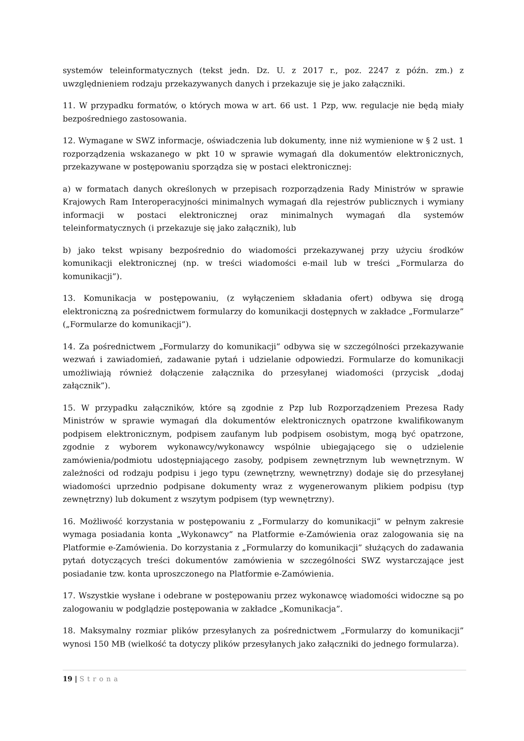systemów teleinformatycznych (tekst jedn. Dz. U. z 2017 r., poz. 2247 z późn. zm.) z uwzględnieniem rodzaju przekazywanych danych i przekazuje się je jako załączniki.
11. W przypadku formatów, o których mowa w art. 66 ust. 1 Pzp, ww. regulacje nie będą miały bezpośredniego zastosowania.
12. Wymagane w SWZ informacje, oświadczenia lub dokumenty, inne niż wymienione w § 2 ust. 1 rozporządzenia wskazanego w pkt 10 w sprawie wymagań dla dokumentów elektronicznych, przekazywane w postępowaniu sporządza się w postaci elektronicznej:
a) w formatach danych określonych w przepisach rozporządzenia Rady Ministrów w sprawie Krajowych Ram Interoperacyjności minimalnych wymagań dla rejestrów publicznych i wymiany informacji w postaci elektronicznej oraz minimalnych wymagań dla systemów teleinformatycznych (i przekazuje się jako załącznik), lub
b) jako tekst wpisany bezpośrednio do wiadomości przekazywanej przy użyciu środków komunikacji elektronicznej (np. w treści wiadomości e-mail lub w treści „Formularza do komunikacji”).
13. Komunikacja w postępowaniu, (z wyłączeniem składania ofert) odbywa się drogą elektroniczną za pośrednictwem formularzy do komunikacji dostępnych w zakładce „Formularze” („Formularze do komunikacji”).
14. Za pośrednictwem „Formularzy do komunikacji” odbywa się w szczególności przekazywanie wezwań i zawiadomień, zadawanie pytań i udzielanie odpowiedzi. Formularze do komunikacji umożliwiają również dołączenie załącznika do przesyłanej wiadomości (przycisk „dodaj załącznik”).
15. W przypadku załączników, które są zgodnie z Pzp lub Rozporządzeniem Prezesa Rady Ministrów w sprawie wymagań dla dokumentów elektronicznych opatrzone kwalifikowanym podpisem elektronicznym, podpisem zaufanym lub podpisem osobistym, mogą być opatrzone, zgodnie z wyborem wykonawcy/wykonawcy wspólnie ubiegającego się o udzielenie zamówienia/podmiotu udostępniającego zasoby, podpisem zewnętrznym lub wewnętrznym. W zależności od rodzaju podpisu i jego typu (zewnętrzny, wewnętrzny) dodaje się do przesyłanej wiadomości uprzednio podpisane dokumenty wraz z wygenerowanym plikiem podpisu (typ zewnętrzny) lub dokument z wszytym podpisem (typ wewnętrzny).
16. Możliwość korzystania w postępowaniu z „Formularzy do komunikacji” w pełnym zakresie wymaga posiadania konta „Wykonawcy” na Platformie e-Zamówienia oraz zalogowania się na Platformie e-Zamówienia. Do korzystania z „Formularzy do komunikacji” służących do zadawania pytań dotyczących treści dokumentów zamówienia w szczególności SWZ wystarczające jest posiadanie tzw. konta uproszczonego na Platformie e-Zamówienia.
17. Wszystkie wysłane i odebrane w postępowaniu przez wykonawcę wiadomości widoczne są po zalogowaniu w podglądzie postępowania w zakładce „Komunikacja”.
18. Maksymalny rozmiar plików przesyłanych za pośrednictwem „Formularzy do komunikacji” wynosi 150 MB (wielkość ta dotyczy plików przesyłanych jako załączniki do jednego formularza).
19 | Strona